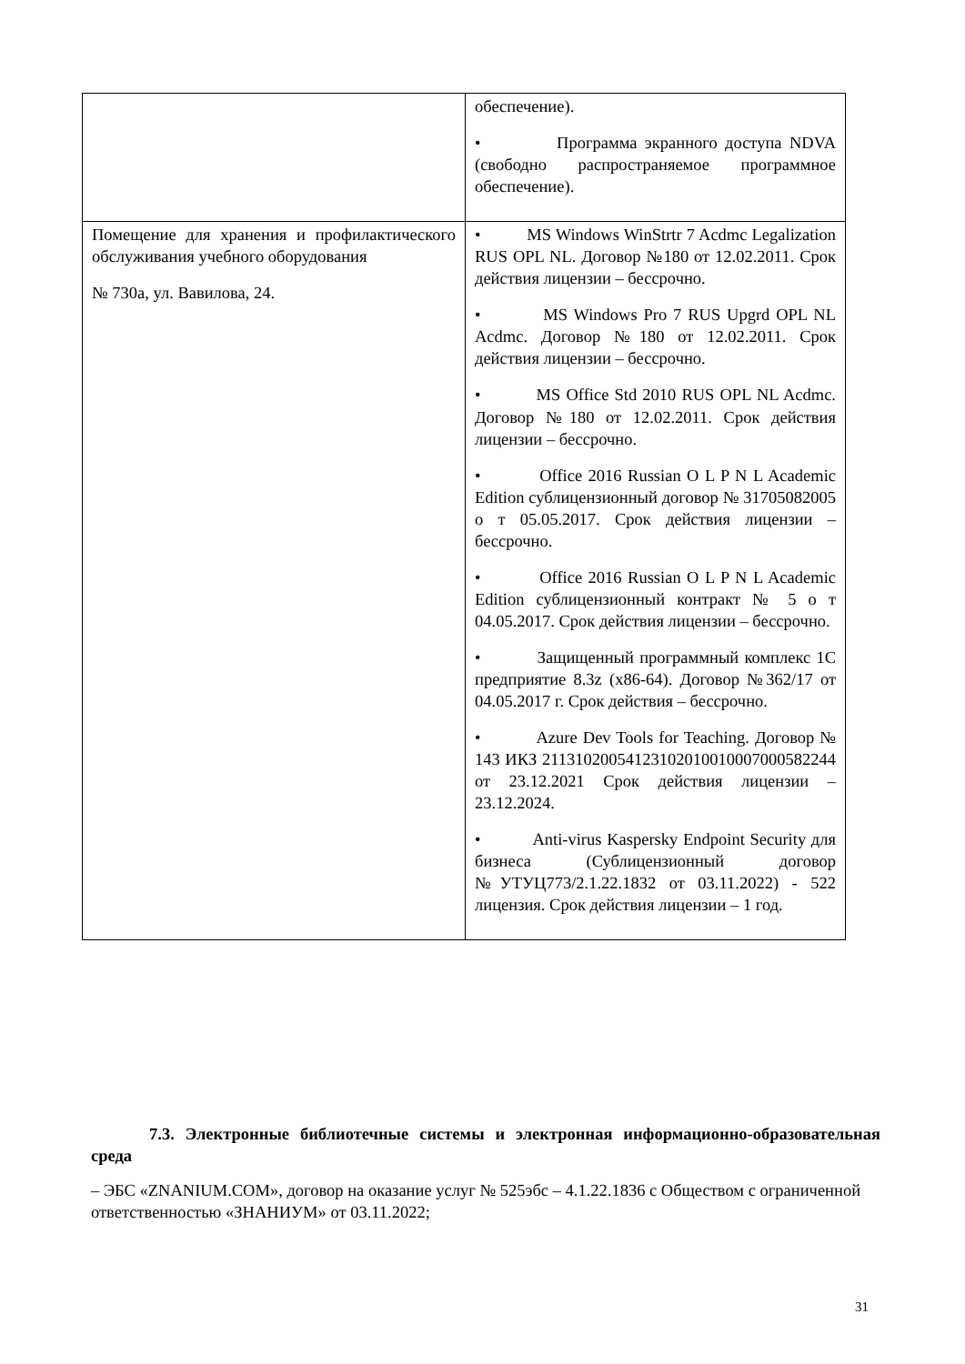| | обеспечение). • Программа экранного доступа NDVA (свободно распространяемое программное обеспечение). |
| Помещение для хранения и профилактического обслуживания учебного оборудования № 730а, ул. Вавилова, 24. | • MS Windows WinStrtr 7 Acdmc Legalization RUS OPL NL. Договор №180 от 12.02.2011. Срок действия лицензии – бессрочно. • MS Windows Pro 7 RUS Upgrd OPL NL Acdmc. Договор №180 от 12.02.2011. Срок действия лицензии – бессрочно. • MS Office Std 2010 RUS OPL NL Acdmc. Договор №180 от 12.02.2011. Срок действия лицензии – бессрочно. • Office 2016 Russian O L P N L Academic Edition сублицензионный договор № 31705082005 о т 05.05.2017. Срок действия лицензии – бессрочно. • Office 2016 Russian O L P N L Academic Edition сублицензионный контракт № 5 о т 04.05.2017. Срок действия лицензии – бессрочно. • Защищенный программный комплекс 1С предприятие 8.3z (x86-64). Договор №362/17 от 04.05.2017 г. Срок действия – бессрочно. • Azure Dev Tools for Teaching. Договор № 143 ИКЗ 211310200541231020100100070005822​44 от 23.12.2021 Срок действия лицензии – 23.12.2024. • Anti-virus Kaspersky Endpoint Security для бизнеса (Сублицензионный договор №УТУЦ773/2.1.22.1832 от 03.11.2022) - 522 лицензия. Срок действия лицензии – 1 год. |
7.3. Электронные библиотечные системы и электронная информационно-образовательная среда
– ЭБС «ZNANIUM.COM», договор на оказание услуг № 525эбс – 4.1.22.1836 с Обществом с ограниченной ответственностью «ЗНАНИУМ» от 03.11.2022;
31